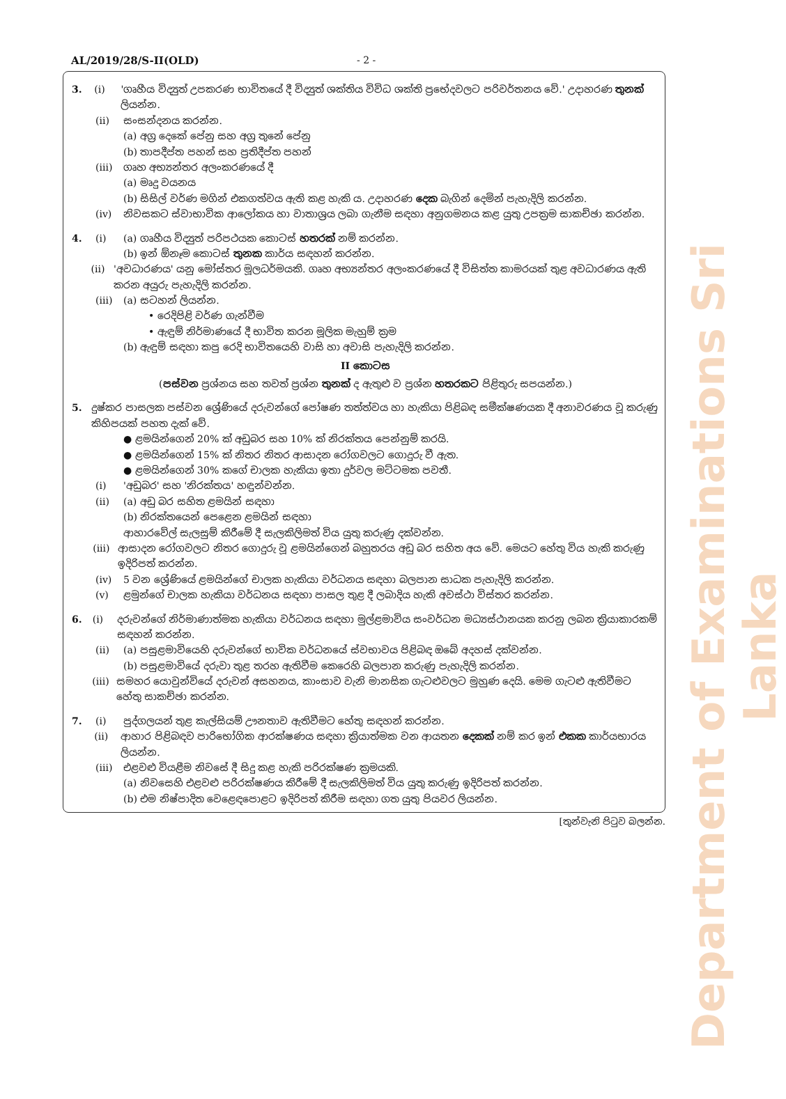AL/2019/28/S-II(OLD) - 2 -
3. (i) 'ගෘහීය විද්‍යුත් උපකරණ භාවිතයේ දී විද්‍යුත් ශක්තිය විවිධ ශක්ති ප්‍රභේදවලට පරිවර්තනය වේ.' උදාහරණ තුනක් ලියන්න.
(ii) සංසන්දනය කරන්න.
(a) අග්‍ර දෙකේ පේනු සහ අග්‍ර තුනේ පේනු
(b) තාපදීප්ත පහන් සහ ප්‍රතිදීප්ත පහන්
(iii) ගෘහ අභ්‍යන්තර අලංකරණයේ දී
(a) මෘදු වයනය
(b) සිසිල් වර්ණ මගින් එකගත්වය ඇති කළ හැකි ය. උදාහරණ දෙක බැගින් දෙමින් පැහැදිලි කරන්න.
(iv) නිවසකට ස්වාභාවික ආලෝකය හා වාතාශ්‍රය ලබා ගැනීම සඳහා අනුගමනය කළ යුතු උපක්‍රම සාකච්ඡා කරන්න.
4. (i) (a) ගෘහීය විද්‍යුත් පරිපථයක කොටස් හතරක් නම් කරන්න.
(b) ඉන් ඕනෑම කොටස් තුනක කාර්ය සඳහන් කරන්න.
(ii) 'අවධාරණය' යනු මෝස්තර මූලධර්මයකි. ගෘහ අභ්‍යන්තර අලංකරණයේ දී විසිත්ත කාමරයක් තුළ අවධාරණය ඇති කරන අයුරු පැහැදිලි කරන්න.
(iii) (a) සටහන් ලියන්න.
• රෙදිපිළි වර්ණ ගැන්වීම
• ඇඳුම් නිර්මාණයේ දී භාවිත කරන මූලික මැහුම් ක්‍රම
(b) ඇඳුම් සඳහා කපු රෙදි භාවිතයෙහි වාසි හා අවාසි පැහැදිලි කරන්න.
II කොටස
(පස්වන ප්‍රශ්නය සහ තවත් ප්‍රශ්න තුනක් ද ඇතුළු ව ප්‍රශ්න හතරකට පිළිතුරු සපයන්න.)
5. දුෂ්කර පාසලක පස්වන ශ්‍රේණියේ දරුවන්ගේ පෝෂණ තත්ත්වය හා හැකියා පිළිබඳ සමීක්ෂණයක දී අනාවරණය වූ කරුණු කිහිපයක් පහත දැක් වේ.
● ළමයින්ගෙන් 20% ක් අඩුබර සහ 10% ක් නිරක්තය පෙන්නුම් කරයි.
● ළමයින්ගෙන් 15% ක් නිතර නිතර ආසාදන රෝගවලට ගොදුරු වී ඇත.
● ළමයින්ගෙන් 30% කගේ චාලක හැකියා ඉතා දුර්වල මට්ටමක පවතී.
(i) 'අඩුබර' සහ 'නිරක්තය' හඳුන්වන්න.
(ii) (a) අඩු බර සහිත ළමයින් සඳහා
(b) නිරක්තයෙන් පෙළෙන ළමයින් සඳහා
ආහාරවේල් සැලසුම් කිරීමේ දී සැලකිලිමත් විය යුතු කරුණු දක්වන්න.
(iii) ආසාදන රෝගවලට නිතර ගොදුරු වූ ළමයින්ගෙන් බහුතරය අඩු බර සහිත අය වේ. මෙයට හේතු විය හැකි කරුණු ඉදිරිපත් කරන්න.
(iv) 5 වන ශ්‍රේණියේ ළමයින්ගේ චාලක හැකියා වර්ධනය සඳහා බලපාන සාධක පැහැදිලි කරන්න.
(v) ළමුන්ගේ චාලක හැකියා වර්ධනය සඳහා පාසල තුළ දී ලබාදිය හැකි අවස්ථා විස්තර කරන්න.
6. (i) දරුවන්ගේ නිර්මාණාත්මක හැකියා වර්ධනය සඳහා මුල්ළමාවිය සංවර්ධන මධ්‍යස්ථානයක කරනු ලබන ක්‍රියාකාරකම් සඳහන් කරන්න.
(ii) (a) පසුළමාවියෙහි දරුවන්ගේ භාවික වර්ධනයේ ස්වභාවය පිළිබඳ ඔබේ අදහස් දක්වන්න.
(b) පසුළමාවියේ දරුවා තුළ තරහ ඇතිවීම කෙරෙහි බලපාන කරුණු පැහැදිලි කරන්න.
(iii) සමහර යොවුන්වියේ දරුවන් අසහනය, කාංසාව වැනි මානසික ගැටළුවලට මුහුණ දෙයි. මෙම ගැටළු ඇතිවීමට හේතු සාකච්ඡා කරන්න.
7. (i) පුද්ගලයන් තුළ කැල්සියම් ඌනතාව ඇතිවීමට හේතු සඳහන් කරන්න.
(ii) ආහාර පිළිබඳව පාරිභෝගික ආරක්ෂණය සඳහා ක්‍රියාත්මක වන ආයතන දෙකක් නම් කර ඉන් එකක කාර්යභාරය ලියන්න.
(iii) එළවළු වියළීම නිවසේ දී සිදු කළ හැකි පරිරක්ෂණ ක්‍රමයකි.
(a) නිවසෙහි එළවළු පරිරක්ෂණය කිරීමේ දී සැලකිලිමත් විය යුතු කරුණු ඉදිරිපත් කරන්න.
(b) එම නිෂ්පාදිත වෙළෙඳපොළට ඉදිරිපත් කිරීම සඳහා ගත යුතු පියවර ලියන්න.
[තුන්වැනි පිටුව බලන්න.
Department of Examinations Sri Lanka